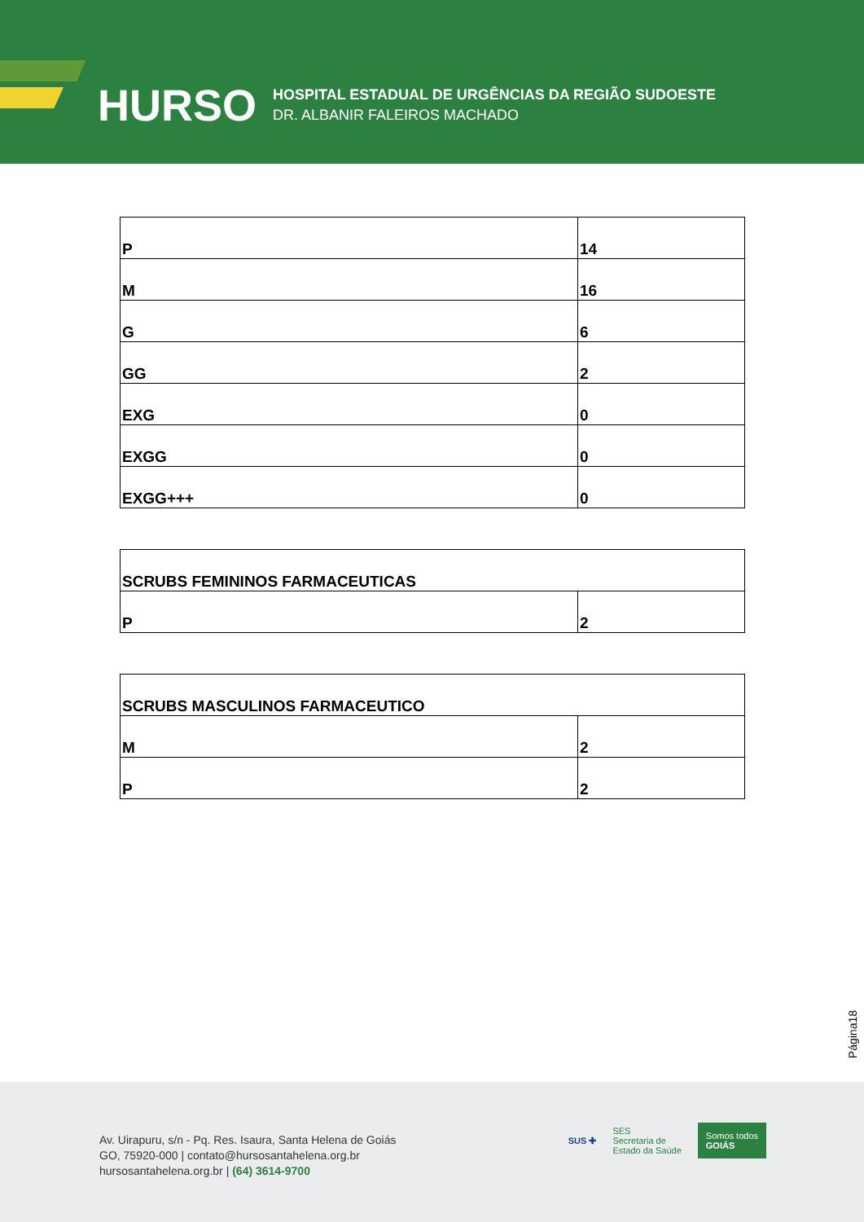HURSO
HOSPITAL ESTADUAL DE URGÊNCIAS DA REGIÃO SUDOESTE
DR. ALBANIR FALEIROS MACHADO
| P | 14 |
| M | 16 |
| G | 6 |
| GG | 2 |
| EXG | 0 |
| EXGG | 0 |
| EXGG+++ | 0 |
| SCRUBS FEMININOS FARMACEUTICAS | |
| P | 2 |
| SCRUBS MASCULINOS FARMACEUTICO | |
| M | 2 |
| P | 2 |
Página18
Av. Uirapuru, s/n - Pq. Res. Isaura, Santa Helena de Goiás
GO, 75920-000 | contato@hursosantahelena.org.br
hursosantahelena.org.br | (64) 3614-9700
SUS ✚ SES
Secretaria de
Estado da Saúde Somos todos
GOIÁS